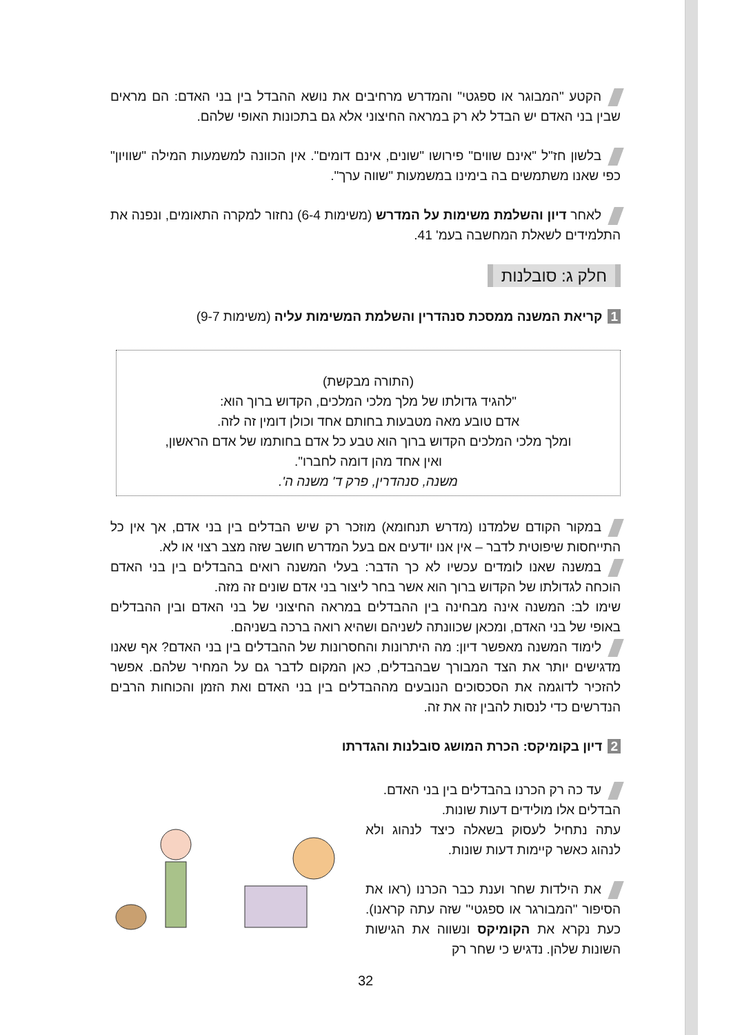הקטע "המבוגר או ספגטי" והמדרש מרחיבים את נושא ההבדל בין בני האדם: הם מראים שבין בני האדם יש הבדל לא רק במראה החיצוני אלא גם בתכונות האופי שלהם.
בלשון חז"ל "אינם שווים" פירושו "שונים, אינם דומים". אין הכוונה למשמעות המילה "שוויון" כפי שאנו משתמשים בה בימינו במשמעות "שווה ערך".
לאחר דיון והשלמת משימות על המדרש (משימות 6-4) נחזור למקרה התאומים, ונפנה את התלמידים לשאלת המחשבה בעמ' 41.
חלק ג: סובלנות
1 קריאת המשנה ממסכת סנהדרין והשלמת המשימות עליה (משימות 9-7)
(התורה מבקשת)
"להגיד גדולתו של מלך מלכי המלכים, הקדוש ברוך הוא:
אדם טובע מאה מטבעות בחותם אחד וכולן דומין זה לזה.
ומלך מלכי המלכים הקדוש ברוך הוא טבע כל אדם בחותמו של אדם הראשון,
ואין אחד מהן דומה לחברו".
משנה, סנהדרין, פרק ד' משנה ה'.
במקור הקודם שלמדנו (מדרש תנחומא) מוזכר רק שיש הבדלים בין בני אדם, אך אין כל התייחסות שיפוטית לדבר – אין אנו יודעים אם בעל המדרש חושב שזה מצב רצוי או לא.
במשנה שאנו לומדים עכשיו לא כך הדבר: בעלי המשנה רואים בהבדלים בין בני האדם הוכחה לגדולתו של הקדוש ברוך הוא אשר בחר ליצור בני אדם שונים זה מזה.
שימו לב: המשנה אינה מבחינה בין ההבדלים במראה החיצוני של בני האדם ובין ההבדלים באופי של בני האדם, ומכאן שכוונתה לשניהם ושהיא רואה ברכה בשניהם.
לימוד המשנה מאפשר דיון: מה היתרונות והחסרונות של ההבדלים בין בני האדם? אף שאנו מדגישים יותר את הצד המבורך שבהבדלים, כאן המקום לדבר גם על המחיר שלהם. אפשר להזכיר לדוגמה את הסכסוכים הנובעים מההבדלים בין בני האדם ואת הזמן והכוחות הרבים הנדרשים כדי לנסות להבין זה את זה.
2 דיון בקומיקס: הכרת המושג סובלנות והגדרתו
עד כה רק הכרנו בהבדלים בין בני האדם.
הבדלים אלו מולידים דעות שונות.
עתה נתחיל לעסוק בשאלה כיצד לנהוג ולא לנהוג כאשר קיימות דעות שונות.
את הילדות שחר וענת כבר הכרנו (ראו את הסיפור "המבורגר או ספגטי" שזה עתה קראנו). כעת נקרא את הקומיקס ונשווה את הגישות השונות שלהן. נדגיש כי שחר רק
32